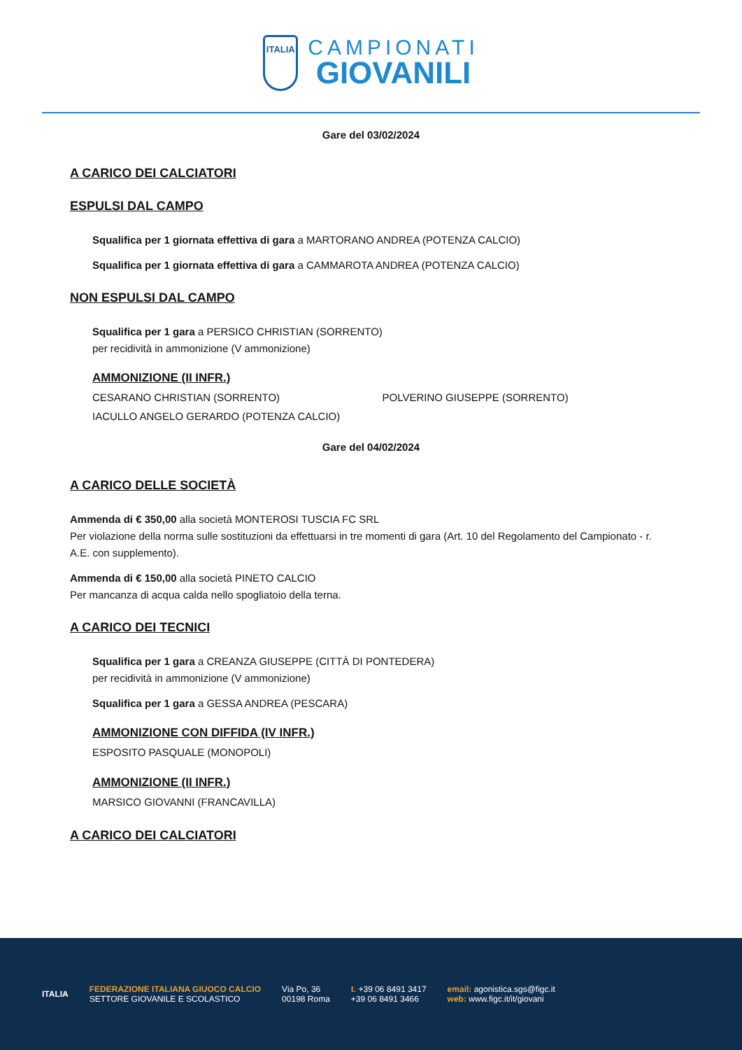ITALIA
CAMPIONATI
GIOVANILI
Gare del 03/02/2024
A CARICO DEI CALCIATORI
ESPULSI DAL CAMPO
Squalifica per 1 giornata effettiva di gara a MARTORANO ANDREA (POTENZA CALCIO)
Squalifica per 1 giornata effettiva di gara a CAMMAROTA ANDREA (POTENZA CALCIO)
NON ESPULSI DAL CAMPO
Squalifica per 1 gara a PERSICO CHRISTIAN (SORRENTO)
per recidività in ammonizione (V ammonizione)
AMMONIZIONE (II INFR.)
CESARANO CHRISTIAN (SORRENTO) POLVERINO GIUSEPPE (SORRENTO)
IACULLO ANGELO GERARDO (POTENZA CALCIO)
Gare del 04/02/2024
A CARICO DELLE SOCIETÀ
Ammenda di € 350,00 alla società MONTEROSI TUSCIA FC SRL
Per violazione della norma sulle sostituzioni da effettuarsi in tre momenti di gara (Art. 10 del Regolamento del Campionato - r. A.E. con supplemento).
Ammenda di € 150,00 alla società PINETO CALCIO
Per mancanza di acqua calda nello spogliatoio della terna.
A CARICO DEI TECNICI
Squalifica per 1 gara a CREANZA GIUSEPPE (CITTÀ DI PONTEDERA)
per recidività in ammonizione (V ammonizione)
Squalifica per 1 gara a GESSA ANDREA (PESCARA)
AMMONIZIONE CON DIFFIDA (IV INFR.)
ESPOSITO PASQUALE (MONOPOLI)
AMMONIZIONE (II INFR.)
MARSICO GIOVANNI (FRANCAVILLA)
A CARICO DEI CALCIATORI
ITALIA
FEDERAZIONE ITALIANA GIUOCO CALCIO
SETTORE GIOVANILE E SCOLASTICO
Via Po, 36
00198 Roma
t. +39 06 8491 3417
+39 06 8491 3466
email: agonistica.sgs@figc.it
web: www.figc.it/it/giovani